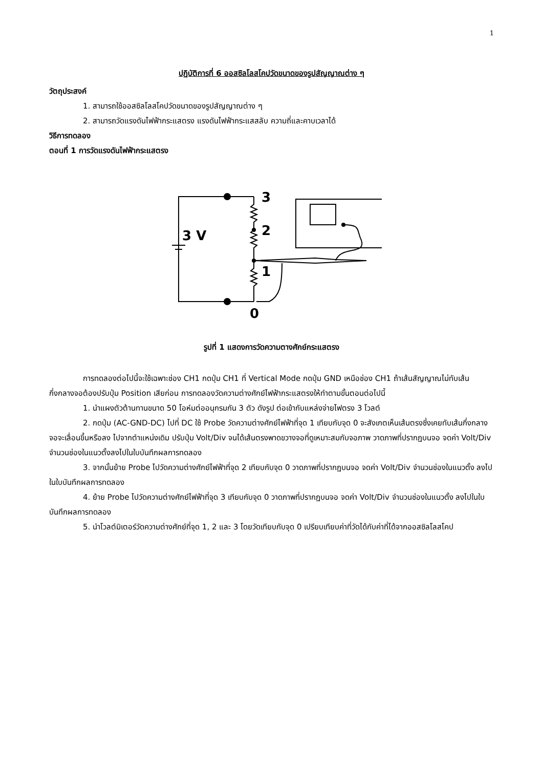1
ปฏิบัติการที่ 6 ออสซิลโลสโคปวัดขนาดของรูปสัญญาณต่าง ๆ
วัตถุประสงค์
1. สามารถใช้ออสซิลโลสโคปวัดขนาดของรูปสัญญาณต่าง ๆ
2. สามารถวัดแรงดันไฟฟ้ากระแสตรง แรงดันไฟฟ้ากระแสสลับ ความถี่และคาบเวลาได้
วิธีการทดลอง
ตอนที่ 1 การวัดแรงดันไฟฟ้ากระแสตรง
3
2
1
0
3 V
รูปที่ 1 แสดงการวัดความตางศักย์กระแสตรง
การทดลองต่อไปนี้จะใช้เฉพาะช่อง CH1 กดปุ่ม CH1 ที่ Vertical Mode กดปุ่ม GND เหนือช่อง CH1 ถ้าเส้นสัญญาณไม่ทับเส้นกึ่งกลางจอต้องปรับปุ่ม Position เสียก่อน การทดลองวัดความต่างศักย์ไฟฟ้ากระแสตรงให้ทำตามขั้นตอนต่อไปนี้
1. นำแผงตัวต้านทานขนาด 50 โอห์มต่ออนุกรมกัน 3 ตัว ดังรูป ต่อเข้ากับแหล่งจ่ายไฟตรง 3 โวลต์
2. กดปุ่ม (AC-GND-DC) ไปที่ DC ใช้ Probe วัดความต่างศักย์ไฟฟ้าที่จุด 1 เทียบกับจุด 0 จะสังเกตเห็นเส้นตรงซึ่งเคยทับเส้นกึ่งกลางจอจะเลื่อนขึ้นหรือลง ไปจากตำแหน่งเดิม ปรับปุ่ม Volt/Div จนได้เส้นตรงพาดขวางจอที่ดูเหมาะสมกับจอภาพ วาดภาพที่ปรากฏบนจอ จดค่า Volt/Div จำนวนช่องในแนวตั้งลงไปในใบบันทึกผลการทดลอง
3. จากนั้นย้าย Probe ไปวัดความต่างศักย์ไฟฟ้าที่จุด 2 เทียบกับจุด 0 วาดภาพที่ปรากฏบนจอ จดค่า Volt/Div จำนวนช่องในแนวตั้ง ลงไปในใบบันทึกผลการทดลอง
4. ย้าย Probe ไปวัดความต่างศักย์ไฟฟ้าที่จุด 3 เทียบกับจุด 0 วาดภาพที่ปรากฏบนจอ จดค่า Volt/Div จำนวนช่องในแนวตั้ง ลงไปในใบบันทึกผลการทดลอง
5. นำโวลต์มิเตอร์วัดความต่างศักย์ที่จุด 1, 2 และ 3 โดยวัดเทียบกับจุด 0 เปรียบเทียบค่าที่วัดได้กับค่าที่ได้จากออสซิลโลสโคป